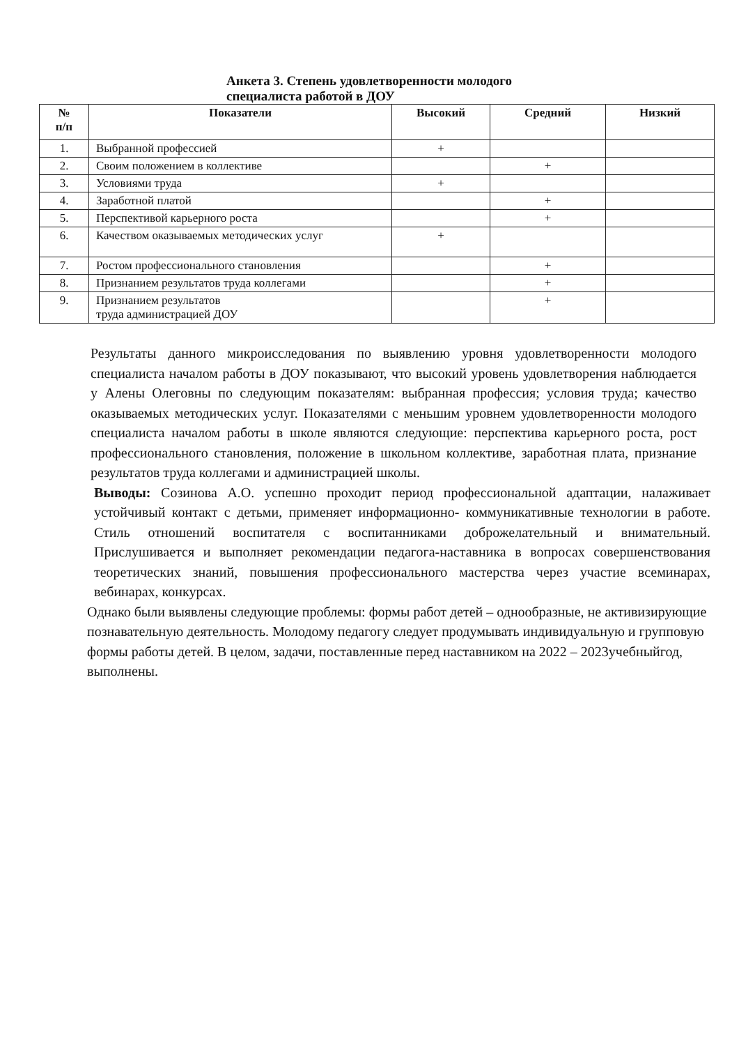Анкета 3. Степень удовлетворенности молодого
специалиста работой в ДОУ
| № п/п | Показатели | Высокий | Средний | Низкий |
| --- | --- | --- | --- | --- |
| 1. | Выбранной профессией | + | | |
| 2. | Своим положением в коллективе | | + | |
| 3. | Условиями труда | + | | |
| 4. | Заработной платой | | + | |
| 5. | Перспективой карьерного роста | | + | |
| 6. | Качеством оказываемых методических услуг | + | | |
| 7. | Ростом профессионального становления | | + | |
| 8. | Признанием результатов труда коллегами | | + | |
| 9. | Признанием результатов труда администрацией ДОУ | | + | |
Результаты данного микроисследования по выявлению уровня удовлетворенности молодого специалиста началом работы в ДОУ показывают, что высокий уровень удовлетворения наблюдается у Алены Олеговны по следующим показателям: выбранная профессия; условия труда; качество оказываемых методических услуг. Показателями с меньшим уровнем удовлетворенности молодого специалиста началом работы в школе являются следующие: перспектива карьерного роста, рост профессионального становления, положение в школьном коллективе, заработная плата, признание результатов труда коллегами и администрацией школы.
Выводы: Созинова А.О. успешно проходит период профессиональной адаптации, налаживает устойчивый контакт с детьми, применяет информационно- коммуникативные технологии в работе. Стиль отношений воспитателя с воспитанниками доброжелательный и внимательный. Прислушивается и выполняет рекомендации педагога-наставника в вопросах совершенствования теоретических знаний, повышения профессионального мастерства через участие всеминарах, вебинарах, конкурсах.
Однако были выявлены следующие проблемы: формы работ детей – однообразные, не активизирующие познавательную деятельность. Молодому педагогу следует продумывать индивидуальную и групповую формы работы детей. В целом, задачи, поставленные перед наставником на 2022 – 2023учебныйгод, выполнены.